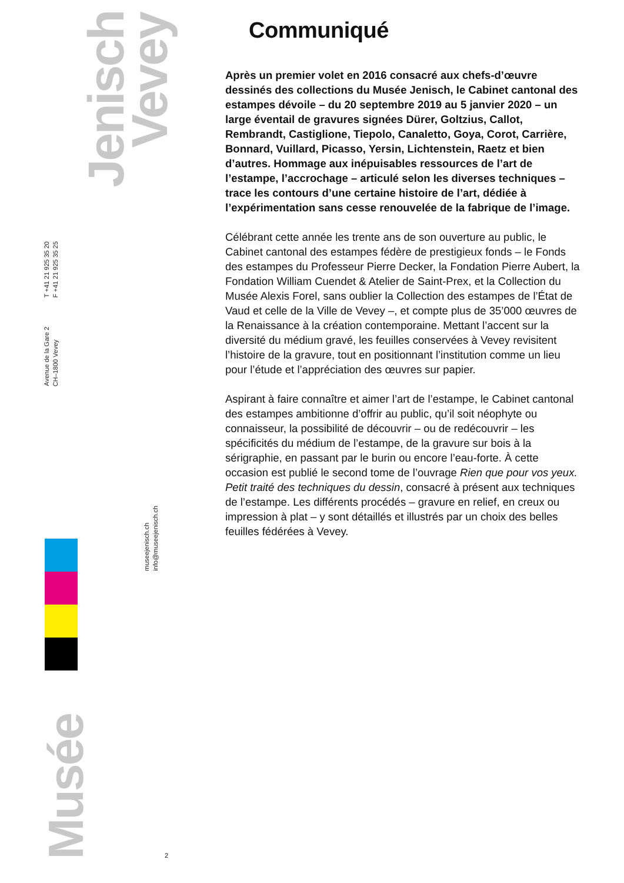Jenisch
Vevey
T +41 21 925 35 20
F +41 21 925 35 25
Avenue de la Gare 2
CH–1800 Vevey
museejenisch.ch
info@museejenisch.ch
Musée
2
Communiqué
Après un premier volet en 2016 consacré aux chefs-d’œuvre dessinés des collections du Musée Jenisch, le Cabinet cantonal des estampes dévoile – du 20 septembre 2019 au 5 janvier 2020 – un large éventail de gravures signées Dürer, Goltzius, Callot, Rembrandt, Castiglione, Tiepolo, Canaletto, Goya, Corot, Carrière, Bonnard, Vuillard, Picasso, Yersin, Lichtenstein, Raetz et bien d’autres. Hommage aux inépuisables ressources de l’art de l’estampe, l’accrochage – articulé selon les diverses techniques – trace les contours d’une certaine histoire de l’art, dédiée à l’expérimentation sans cesse renouvelée de la fabrique de l’image.
Célébrant cette année les trente ans de son ouverture au public, le Cabinet cantonal des estampes fédère de prestigieux fonds – le Fonds des estampes du Professeur Pierre Decker, la Fondation Pierre Aubert, la Fondation William Cuendet & Atelier de Saint-Prex, et la Collection du Musée Alexis Forel, sans oublier la Collection des estampes de l’État de Vaud et celle de la Ville de Vevey –, et compte plus de 35’000 œuvres de la Renaissance à la création contemporaine. Mettant l’accent sur la diversité du médium gravé, les feuilles conservées à Vevey revisitent l’histoire de la gravure, tout en positionnant l’institution comme un lieu pour l’étude et l’appréciation des œuvres sur papier.
Aspirant à faire connaître et aimer l’art de l’estampe, le Cabinet cantonal des estampes ambitionne d’offrir au public, qu’il soit néophyte ou connaisseur, la possibilité de découvrir – ou de redécouvrir – les spécificités du médium de l’estampe, de la gravure sur bois à la sérigraphie, en passant par le burin ou encore l’eau-forte. À cette occasion est publié le second tome de l’ouvrage Rien que pour vos yeux. Petit traité des techniques du dessin, consacré à présent aux techniques de l’estampe. Les différents procédés – gravure en relief, en creux ou impression à plat – y sont détaillés et illustrés par un choix des belles feuilles fédérées à Vevey.